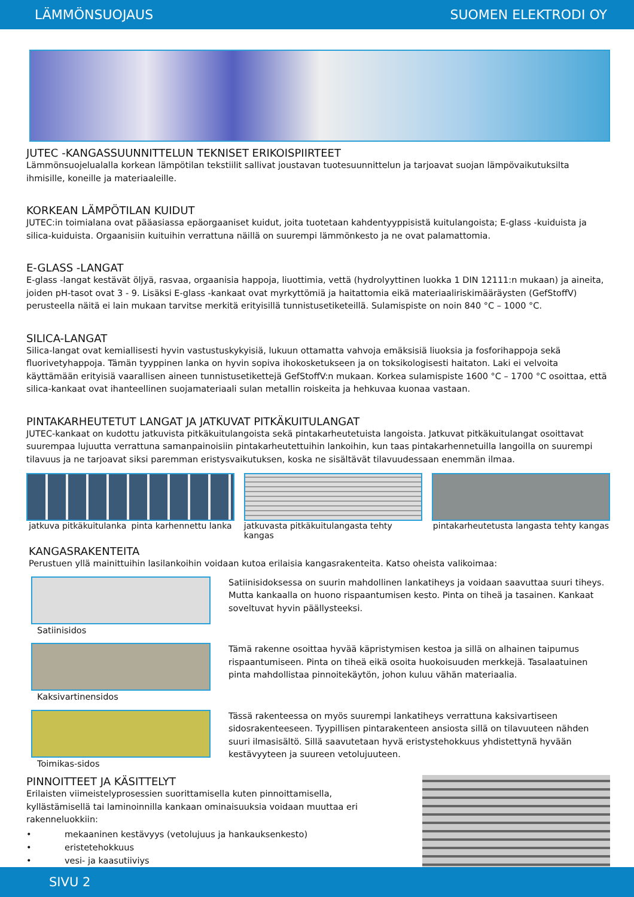LÄMMÖNSUOJAUS SUOMEN ELEKTRODI OY
JUTEC -KANGASSUUNNITTELUN TEKNISET ERIKOISPIIRTEET
Lämmönsuojelualalla korkean lämpötilan tekstiilit sallivat joustavan tuotesuunnittelun ja tarjoavat suojan lämpövaikutuksilta ihmisille, koneille ja materiaaleille.
KORKEAN LÄMPÖTILAN KUIDUT
JUTEC:in toimialana ovat pääasiassa epäorgaaniset kuidut, joita tuotetaan kahdentyyppisistä kuitulangoista; E-glass -kuiduista ja silica-kuiduista. Orgaanisiin kuituihin verrattuna näillä on suurempi lämmönkesto ja ne ovat palamattomia.
E-GLASS -LANGAT
E-glass -langat kestävät öljyä, rasvaa, orgaanisia happoja, liuottimia, vettä (hydrolyyttinen luokka 1 DIN 12111:n mukaan) ja aineita, joiden pH-tasot ovat 3 - 9. Lisäksi E-glass -kankaat ovat myrkyttömiä ja haitattomia eikä materiaaliriskimääräysten (GefStoffV) perusteella näitä ei lain mukaan tarvitse merkitä erityisillä tunnistusetiketeillä. Sulamispiste on noin 840 °C – 1000 °C.
SILICA-LANGAT
Silica-langat ovat kemiallisesti hyvin vastustuskykyisiä, lukuun ottamatta vahvoja emäksisiä liuoksia ja fosforihappoja sekä fluorivetyhappoja. Tämän tyyppinen lanka on hyvin sopiva ihokosketukseen ja on toksikologisesti haitaton. Laki ei velvoita käyttämään erityisiä vaarallisen aineen tunnistusetikettejä GefStoffV:n mukaan. Korkea sulamispiste 1600 °C – 1700 °C osoittaa, että silica-kankaat ovat ihanteellinen suojamateriaali sulan metallin roiskeita ja hehkuvaa kuonaa vastaan.
PINTAKARHEUTETUT LANGAT JA JATKUVAT PITKÄKUITULANGAT
JUTEC-kankaat on kudottu jatkuvista pitkäkuitulangoista sekä pintakarheutetuista langoista. Jatkuvat pitkäkuitulangat osoittavat suurempaa lujuutta verrattuna samanpainoisiin pintakarheutettuihin lankoihin, kun taas pintakarhennetuilla langoilla on suurempi tilavuus ja ne tarjoavat siksi paremman eristysvaikutuksen, koska ne sisältävät tilavuudessaan enemmän ilmaa.
jatkuva pitkäkuitulanka pinta karhennettu lanka
jatkuvasta pitkäkuitulangasta tehty kangas
pintakarheutetusta langasta tehty kangas
KANGASRAKENTEITA
Perustuen yllä mainittuihin lasilankoihin voidaan kutoa erilaisia kangasrakenteita. Katso oheista valikoimaa:
Satiinisidos Satiinisidoksessa on suurin mahdollinen lankatiheys ja voidaan saavuttaa suuri tiheys. Mutta kankaalla on huono rispaantumisen kesto. Pinta on tiheä ja tasainen. Kankaat soveltuvat hyvin päällysteeksi.
Kaksivartinensidos Tämä rakenne osoittaa hyvää käpristymisen kestoa ja sillä on alhainen taipumus rispaantumiseen. Pinta on tiheä eikä osoita huokoisuuden merkkejä. Tasalaatuinen pinta mahdollistaa pinnoitekäytön, johon kuluu vähän materiaalia.
Toimikas-sidos Tässä rakenteessa on myös suurempi lankatiheys verrattuna kaksivartiseen sidosrakenteeseen. Tyypillisen pintarakenteen ansiosta sillä on tilavuuteen nähden suuri ilmasisältö. Sillä saavutetaan hyvä eristystehokkuus yhdistettynä hyvään kestävyyteen ja suureen vetolujuuteen.
PINNOITTEET JA KÄSITTELYT
Erilaisten viimeistelyprosessien suorittamisella kuten pinnoittamisella, kyllästämisellä tai laminoinnilla kankaan ominaisuuksia voidaan muuttaa eri rakenneluokkiin:
• mekaaninen kestävyys (vetolujuus ja hankauksenkesto)
• eristetehokkuus
• vesi- ja kaasutiiviys
SIVU 2